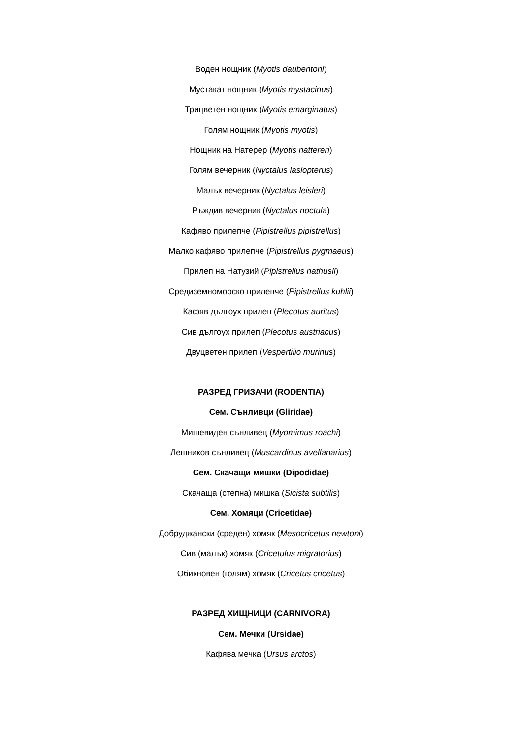Воден нощник (Myotis daubentoni)
Мустакат нощник (Myotis mystacinus)
Трицветен нощник (Myotis emarginatus)
Голям нощник (Myotis myotis)
Нощник на Натерер (Myotis nattereri)
Голям вечерник (Nyctalus lasiopterus)
Малък вечерник (Nyctalus leisleri)
Ръждив вечерник (Nyctalus noctula)
Кафяво прилепче (Pipistrellus pipistrellus)
Малко кафяво прилепче (Pipistrellus pygmaeus)
Прилеп на Натузий (Pipistrellus nathusii)
Средиземноморско прилепче (Pipistrellus kuhlii)
Кафяв дългоух прилеп (Plecotus auritus)
Сив дългоух прилеп (Plecotus austriacus)
Двуцветен прилеп (Vespertilio murinus)
РАЗРЕД ГРИЗАЧИ (RODENTIA)
Сем. Сънливци (Gliridae)
Мишевиден сънливец (Myomimus roachi)
Лешников сънливец (Muscardinus avellanarius)
Сем. Скачащи мишки (Dipodidae)
Скачаща (степна) мишка (Sicista subtilis)
Сем. Хомяци (Cricetidae)
Добруджански (среден) хомяк (Mesocricetus newtoni)
Сив (малък) хомяк (Cricetulus migratorius)
Обикновен (голям) хомяк (Cricetus cricetus)
РАЗРЕД ХИЩНИЦИ (CARNIVORA)
Сем. Мечки (Ursidae)
Кафява мечка (Ursus arctos)